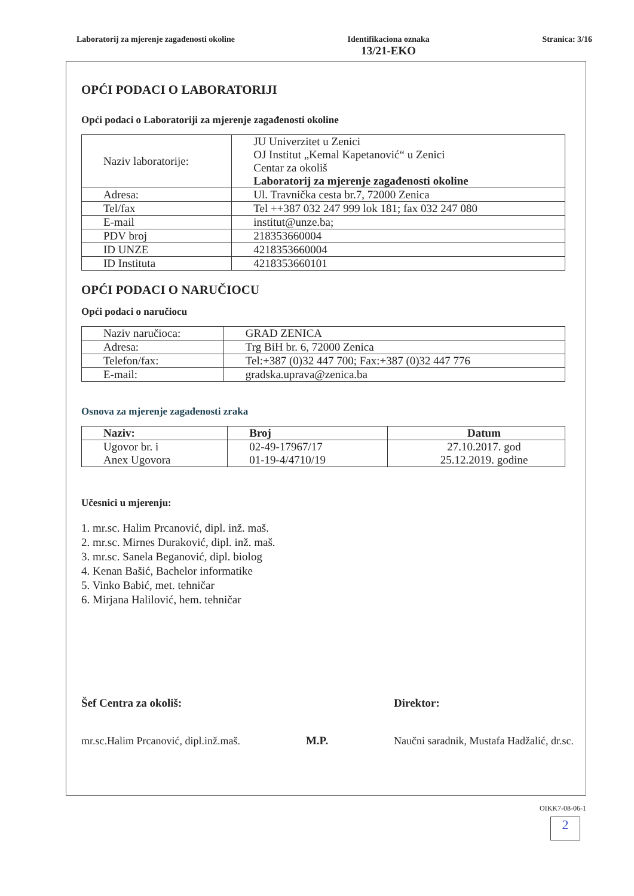Laboratorij za mjerenje zagađenosti okoline
Identifikaciona oznaka
13/21-EKO
Stranica: 3/16
OPĆI PODACI O LABORATORIJI
Opći podaci o Laboratoriji za mjerenje zagađenosti okoline
| Naziv laboratorije: | JU Univerzitet u Zenici OJ Institut „Kemal Kapetanović“ u Zenici Centar za okoliš Laboratorij za mjerenje zagađenosti okoline |
| Adresa: | Ul. Travnička cesta br.7, 72000 Zenica |
| Tel/fax | Tel ++387 032 247 999 lok 181; fax 032 247 080 |
| E-mail | institut@unze.ba; |
| PDV broj | 218353660004 |
| ID UNZE | 4218353660004 |
| ID Instituta | 4218353660101 |
OPĆI PODACI O NARUČIOCU
Opći podaci o naručiocu
| Naziv naručioca: | GRAD ZENICA |
| Adresa: | Trg BiH br. 6, 72000 Zenica |
| Telefon/fax: | Tel:+387 (0)32 447 700; Fax:+387 (0)32 447 776 |
| E-mail: | gradska.uprava@zenica.ba |
Osnova za mjerenje zagađenosti zraka
| Naziv: | Broj | Datum |
| --- | --- | --- |
| Ugovor br. i Anex Ugovora | 02-49-17967/17 01-19-4/4710/19 | 27.10.2017. god 25.12.2019. godine |
Učesnici u mjerenju:
1. mr.sc. Halim Prcanović, dipl. inž. maš.
2. mr.sc. Mirnes Duraković, dipl. inž. maš.
3. mr.sc. Sanela Beganović, dipl. biolog
4. Kenan Bašić, Bachelor informatike
5. Vinko Babić, met. tehničar
6. Mirjana Halilović, hem. tehničar
Šef Centra za okoliš:
mr.sc.Halim Prcanović, dipl.inž.maš.
M.P. Direktor:
Naučni saradnik, Mustafa Hadžalić, dr.sc.
OIKK7-08-06-1
2